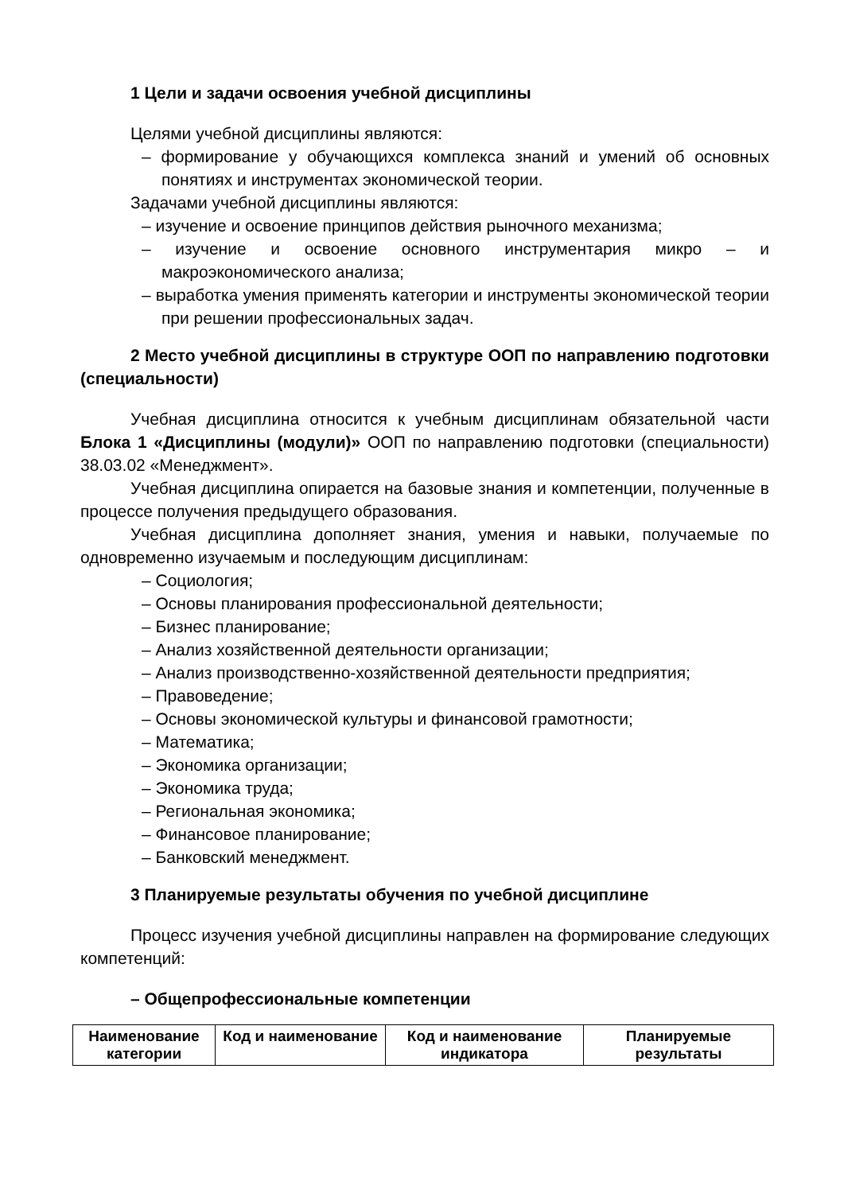1 Цели и задачи освоения учебной дисциплины
Целями учебной дисциплины являются:
– формирование у обучающихся комплекса знаний и умений об основных понятиях и инструментах экономической теории.
Задачами учебной дисциплины являются:
– изучение и освоение принципов действия рыночного механизма;
– изучение и освоение основного инструментария микро – и макроэкономического анализа;
– выработка умения применять категории и инструменты экономической теории при решении профессиональных задач.
2 Место учебной дисциплины в структуре ООП по направлению подготовки (специальности)
Учебная дисциплина относится к учебным дисциплинам обязательной части Блока 1 «Дисциплины (модули)» ООП по направлению подготовки (специальности) 38.03.02 «Менеджмент».
Учебная дисциплина опирается на базовые знания и компетенции, полученные в процессе получения предыдущего образования.
Учебная дисциплина дополняет знания, умения и навыки, получаемые по одновременно изучаемым и последующим дисциплинам:
– Социология;
– Основы планирования профессиональной деятельности;
– Бизнес планирование;
– Анализ хозяйственной деятельности организации;
– Анализ производственно-хозяйственной деятельности предприятия;
– Правоведение;
– Основы экономической культуры и финансовой грамотности;
– Математика;
– Экономика организации;
– Экономика труда;
– Региональная экономика;
– Финансовое планирование;
– Банковский менеджмент.
3 Планируемые результаты обучения по учебной дисциплине
Процесс изучения учебной дисциплины направлен на формирование следующих компетенций:
– Общепрофессиональные компетенции
| Наименование категории | Код и наименование | Код и наименование индикатора | Планируемые результаты |
| --- | --- | --- | --- |